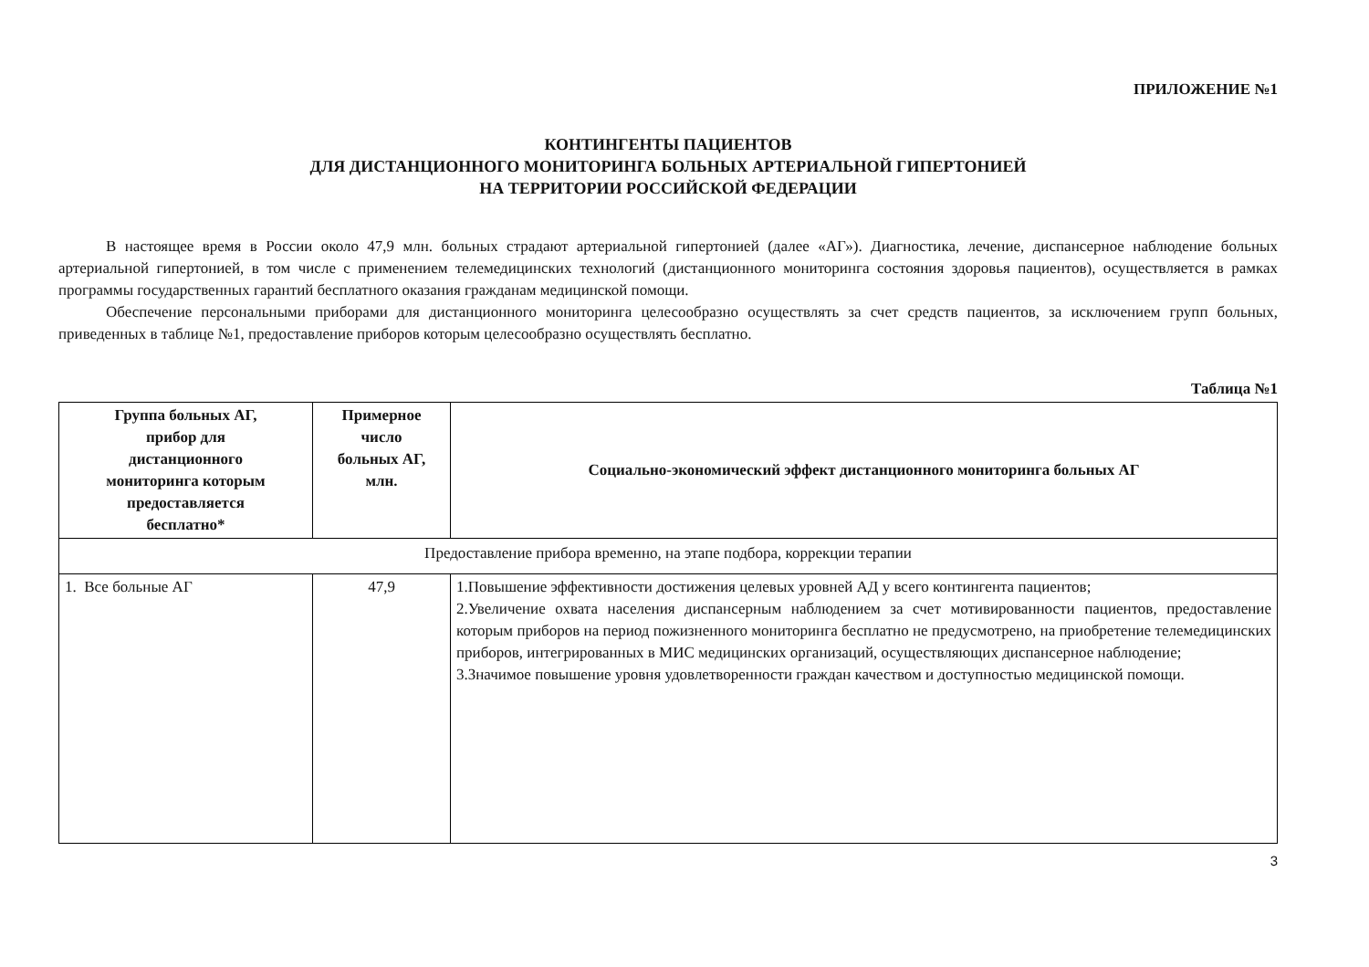ПРИЛОЖЕНИЕ №1
КОНТИНГЕНТЫ ПАЦИЕНТОВ
ДЛЯ ДИСТАНЦИОННОГО МОНИТОРИНГА БОЛЬНЫХ АРТЕРИАЛЬНОЙ ГИПЕРТОНИЕЙ
НА ТЕРРИТОРИИ РОССИЙСКОЙ ФЕДЕРАЦИИ
В настоящее время в России около 47,9 млн. больных страдают артериальной гипертонией (далее «АГ»). Диагностика, лечение, диспансерное наблюдение больных артериальной гипертонией, в том числе с применением телемедицинских технологий (дистанционного мониторинга состояния здоровья пациентов), осуществляется в рамках программы государственных гарантий бесплатного оказания гражданам медицинской помощи.
Обеспечение персональными приборами для дистанционного мониторинга целесообразно осуществлять за счет средств пациентов, за исключением групп больных, приведенных в таблице №1, предоставление приборов которым целесообразно осуществлять бесплатно.
Таблица №1
| Группа больных АГ, прибор для дистанционного мониторинга которым предоставляется бесплатно* | Примерное число больных АГ, млн. | Социально-экономический эффект дистанционного мониторинга больных АГ |
| --- | --- | --- |
| Предоставление прибора временно, на этапе подбора, коррекции терапии | | |
| 1. Все больные АГ | 47,9 | 1.Повышение эффективности достижения целевых уровней АД у всего контингента пациентов; 2.Увеличение охвата населения диспансерным наблюдением за счет мотивированности пациентов, предоставление которым приборов на период пожизненного мониторинга бесплатно не предусмотрено, на приобретение телемедицинских приборов, интегрированных в МИС медицинских организаций, осуществляющих диспансерное наблюдение; 3.Значимое повышение уровня удовлетворенности граждан качеством и доступностью медицинской помощи. |
3